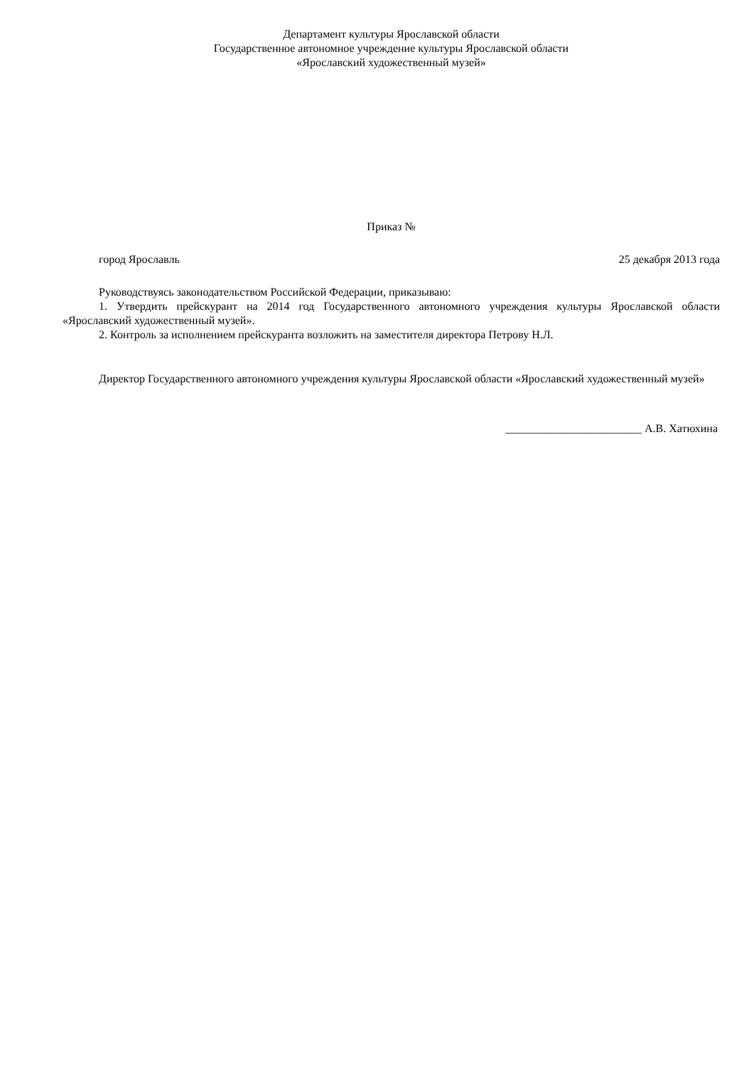Департамент культуры Ярославской области
Государственное автономное учреждение культуры Ярославской области
«Ярославский художественный музей»
Приказ №
город Ярославль 25 декабря 2013 года
Руководствуясь законодательством Российской Федерации, приказываю:
1. Утвердить прейскурант на 2014 год Государственного автономного учреждения культуры Ярославской области «Ярославский художественный музей».
2. Контроль за исполнением прейскуранта возложить на заместителя директора Петрову Н.Л.
Директор Государственного автономного учреждения культуры Ярославской области «Ярославский художественный музей»
________________________ А.В. Хатюхина